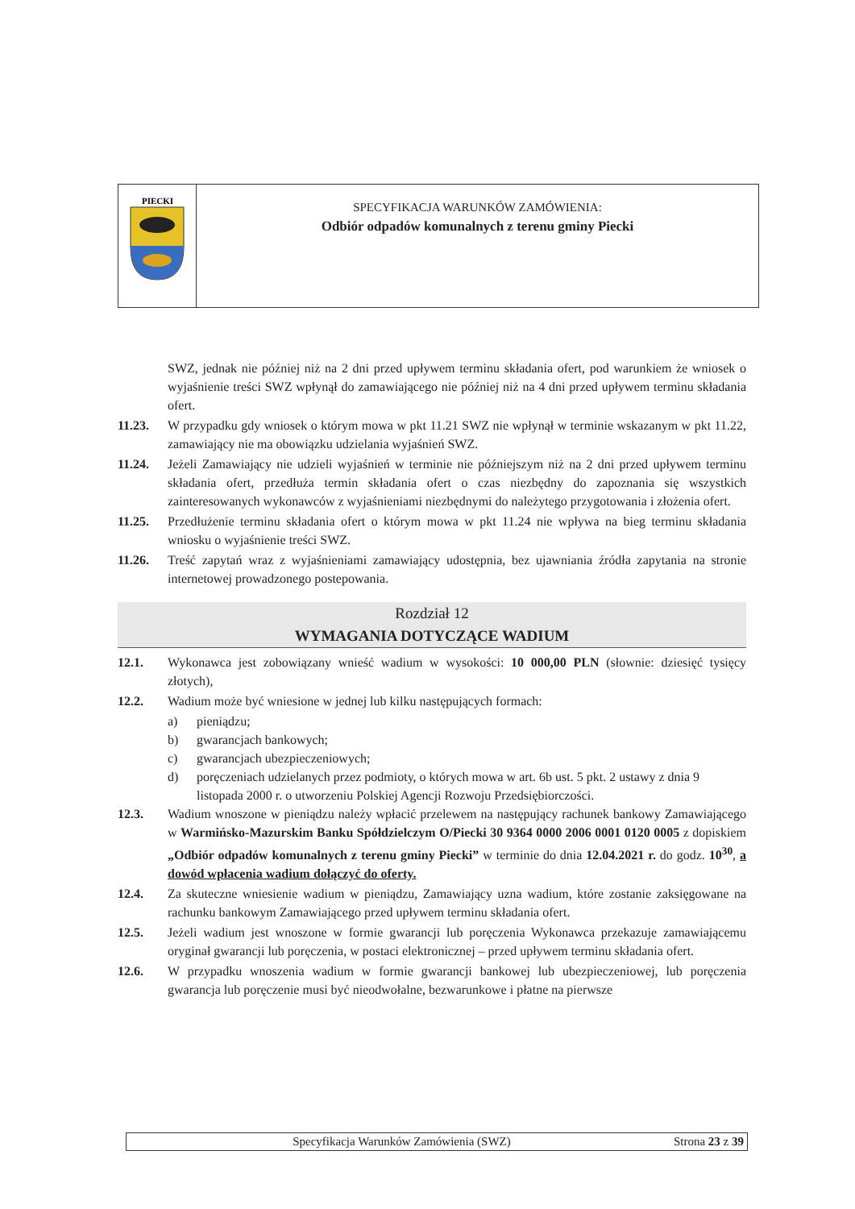PIECKI
SPECYFIKACJA WARUNKÓW ZAMÓWIENIA:
Odbiór odpadów komunalnych z terenu gminy Piecki
SWZ, jednak nie później niż na 2 dni przed upływem terminu składania ofert, pod warunkiem że wniosek o wyjaśnienie treści SWZ wpłynął do zamawiającego nie później niż na 4 dni przed upływem terminu składania ofert.
11.23. W przypadku gdy wniosek o którym mowa w pkt 11.21 SWZ nie wpłynął w terminie wskazanym w pkt 11.22, zamawiający nie ma obowiązku udzielania wyjaśnień SWZ.
11.24. Jeżeli Zamawiający nie udzieli wyjaśnień w terminie nie późniejszym niż na 2 dni przed upływem terminu składania ofert, przedłuża termin składania ofert o czas niezbędny do zapoznania się wszystkich zainteresowanych wykonawców z wyjaśnieniami niezbędnymi do należytego przygotowania i złożenia ofert.
11.25. Przedłużenie terminu składania ofert o którym mowa w pkt 11.24 nie wpływa na bieg terminu składania wniosku o wyjaśnienie treści SWZ.
11.26. Treść zapytań wraz z wyjaśnieniami zamawiający udostępnia, bez ujawniania źródła zapytania na stronie internetowej prowadzonego postepowania.
Rozdział 12
WYMAGANIA DOTYCZĄCE WADIUM
12.1. Wykonawca jest zobowiązany wnieść wadium w wysokości: 10 000,00 PLN (słownie: dziesięć tysięcy złotych),
12.2. Wadium może być wniesione w jednej lub kilku następujących formach:
a) pieniądzu;
b) gwarancjach bankowych;
c) gwarancjach ubezpieczeniowych;
d) poręczeniach udzielanych przez podmioty, o których mowa w art. 6b ust. 5 pkt. 2 ustawy z dnia 9 listopada 2000 r. o utworzeniu Polskiej Agencji Rozwoju Przedsiębiorczości.
12.3. Wadium wnoszone w pieniądzu należy wpłacić przelewem na następujący rachunek bankowy Zamawiającego w Warmińsko-Mazurskim Banku Spółdzielczym O/Piecki 30 9364 0000 2006 0001 0120 0005 z dopiskiem „Odbiór odpadów komunalnych z terenu gminy Piecki” w terminie do dnia 12.04.2021 r. do godz. 10<sup>30</sup>, a dowód wpłacenia wadium dołączyć do oferty.
12.4. Za skuteczne wniesienie wadium w pieniądzu, Zamawiający uzna wadium, które zostanie zaksięgowane na rachunku bankowym Zamawiającego przed upływem terminu składania ofert.
12.5. Jeżeli wadium jest wnoszone w formie gwarancji lub poręczenia Wykonawca przekazuje zamawiającemu oryginał gwarancji lub poręczenia, w postaci elektronicznej – przed upływem terminu składania ofert.
12.6. W przypadku wnoszenia wadium w formie gwarancji bankowej lub ubezpieczeniowej, lub poręczenia gwarancja lub poręczenie musi być nieodwołalne, bezwarunkowe i płatne na pierwsze
Specyfikacja Warunków Zamówienia (SWZ) Strona 23 z 39